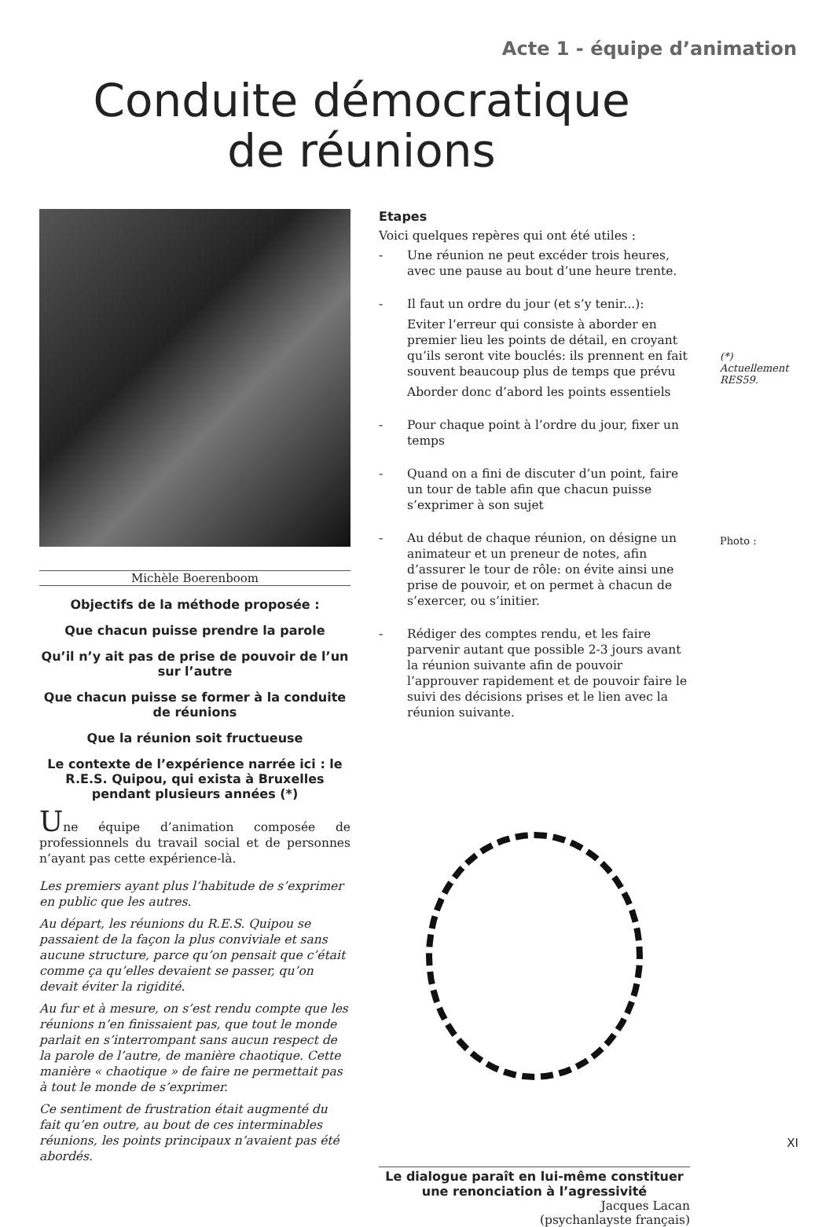Acte 1 - équipe d’animation
Conduite démocratique
de réunions
Michèle Boerenboom
Objectifs de la méthode proposée :
Que chacun puisse prendre la parole
Qu’il n’y ait pas de prise de pouvoir de l’un sur l’autre
Que chacun puisse se former à la conduite de réunions
Que la réunion soit fructueuse
Le contexte de l’expérience narrée ici : le R.E.S. Quipou, qui exista à Bruxelles pendant plusieurs années (*)
Une équipe d’animation composée de professionnels du travail social et de personnes n’ayant pas cette expérience-là.
Les premiers ayant plus l’habitude de s’exprimer en public que les autres.
Au départ, les réunions du R.E.S. Quipou se passaient de la façon la plus conviviale et sans aucune structure, parce qu’on pensait que c’était comme ça qu’elles devaient se passer, qu’on devait éviter la rigidité.
Au fur et à mesure, on s’est rendu compte que les réunions n’en finissaient pas, que tout le monde parlait en s’interrompant sans aucun respect de la parole de l’autre, de manière chaotique. Cette manière « chaotique » de faire ne permettait pas à tout le monde de s’exprimer.
Ce sentiment de frustration était augmenté du fait qu’en outre, au bout de ces interminables réunions, les points principaux n’avaient pas été abordés.
Etapes
Voici quelques repères qui ont été utiles :
- Une réunion ne peut excéder trois heures, avec une pause au bout d’une heure trente.
- Il faut un ordre du jour (et s’y tenir...):
Eviter l’erreur qui consiste à aborder en premier lieu les points de détail, en croyant qu’ils seront vite bouclés: ils prennent en fait souvent beaucoup plus de temps que prévu
Aborder donc d’abord les points essentiels
- Pour chaque point à l’ordre du jour, fixer un temps
- Quand on a fini de discuter d’un point, faire un tour de table afin que chacun puisse s’exprimer à son sujet
- Au début de chaque réunion, on désigne un animateur et un preneur de notes, afin d’assurer le tour de rôle: on évite ainsi une prise de pouvoir, et on permet à chacun de s’exercer, ou s’initier.
- Rédiger des comptes rendu, et les faire parvenir autant que possible 2-3 jours avant la réunion suivante afin de pouvoir l’approuver rapidement et de pouvoir faire le suivi des décisions prises et le lien avec la réunion suivante.
Le dialogue paraît en lui-même constituer une renonciation à l’agressivité
Jacques Lacan
(psychanlayste français)
(*) Actuellement RES59.
Photo :
XI